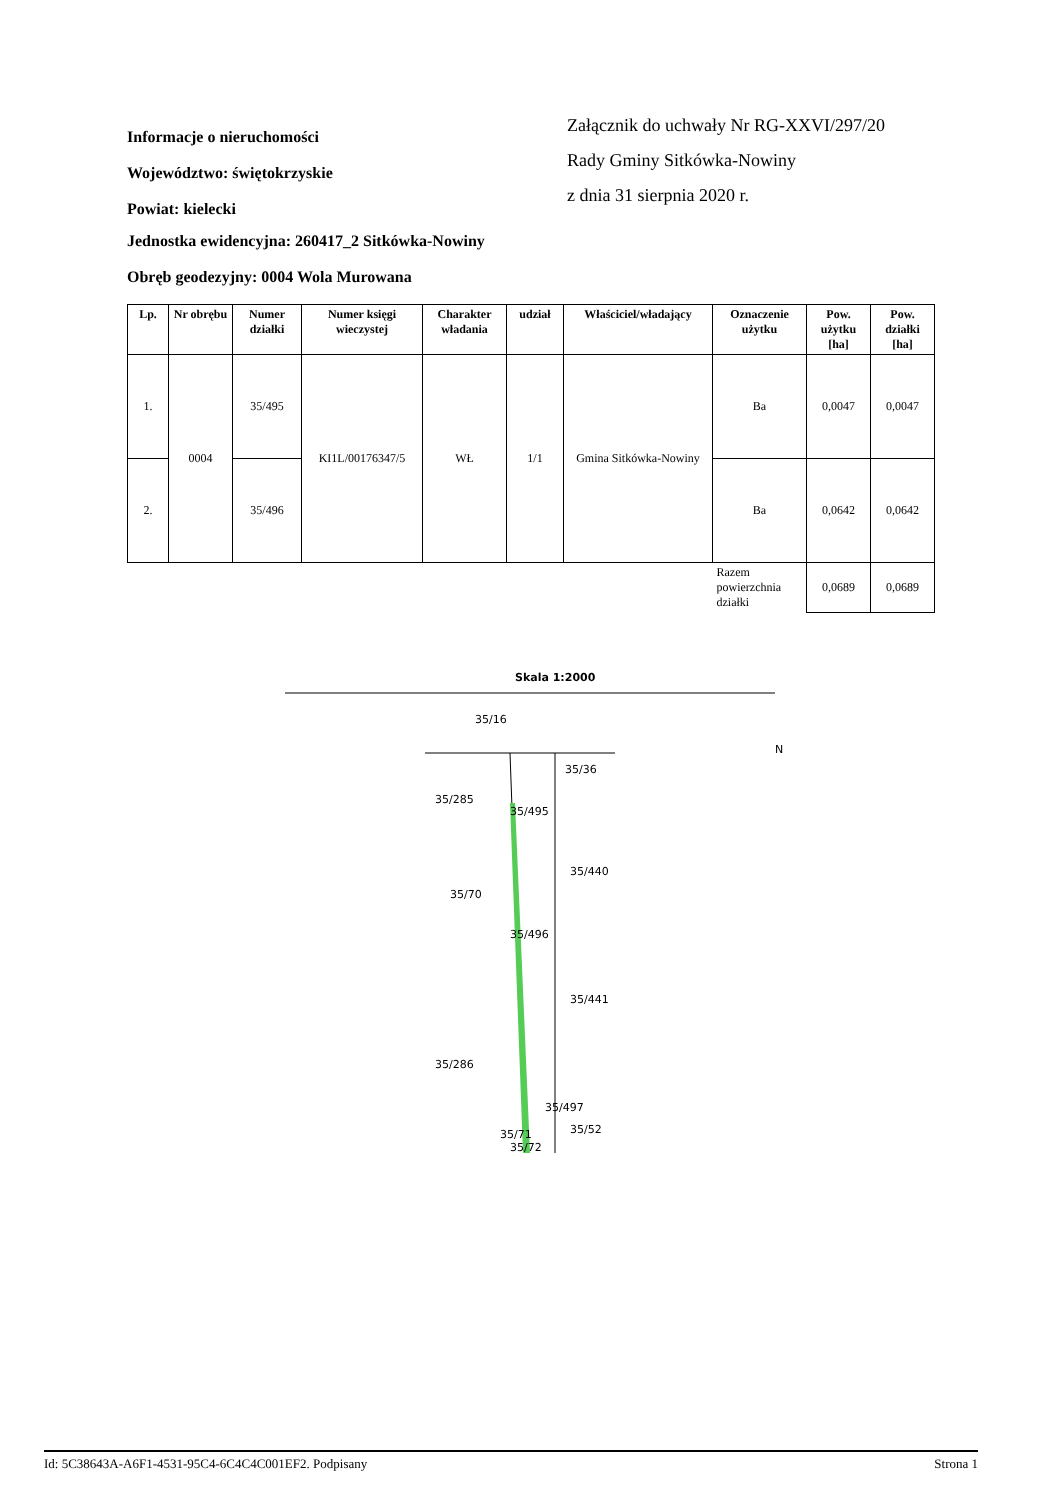Informacje o nieruchomości
Województwo: świętokrzyskie
Powiat: kielecki
Załącznik do uchwały Nr RG-XXVI/297/20
Rady Gminy Sitkówka-Nowiny
z dnia 31 sierpnia 2020 r.
Jednostka ewidencyjna: 260417_2 Sitkówka-Nowiny
Obręb geodezyjny: 0004 Wola Murowana
| Lp. | Nr obrębu | Numer działki | Numer księgi wieczystej | Charakter władania | udział | Właściciel/władający | Oznaczenie użytku | Pow. użytku [ha] | Pow. działki [ha] |
| --- | --- | --- | --- | --- | --- | --- | --- | --- | --- |
| 1. | 0004 | 35/495 | KI1L/00176347/5 | WŁ | 1/1 | Gmina Sitkówka-Nowiny | Ba | 0,0047 | 0,0047 |
| 2. | | 35/496 | | | | | Ba | 0,0642 | 0,0642 |
| | | | | | | | Razem powierzchnia działki | 0,0689 | 0,0689 |
Skala 1:2000
35/16
35/36
35/285
35/495
35/440
35/70
35/496
35/441
35/286
35/497
35/52
35/71
35/72
N
Id: 5C38643A-A6F1-4531-95C4-6C4C4C001EF2. Podpisany Strona 1